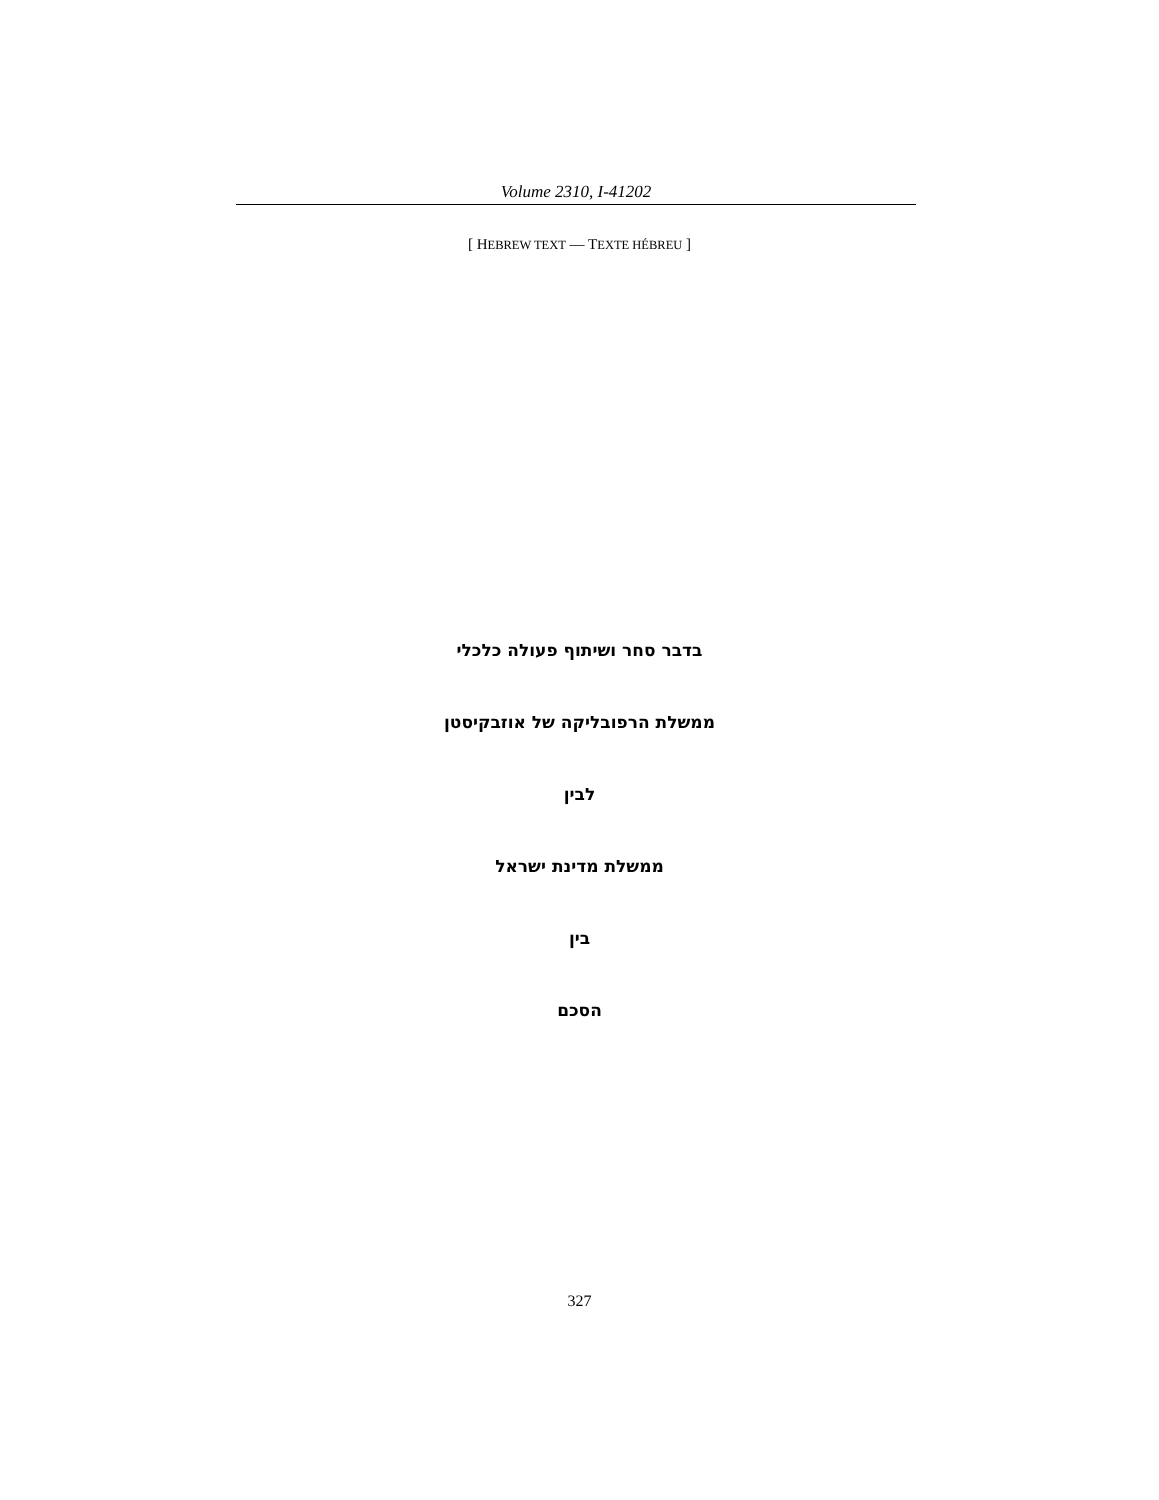Volume 2310, I-41202
[ HEBREW TEXT — TEXTE HÉBREU ]
בדבר סחר ושיתוף פעולה כלכלי
ממשלת הרפובליקה של אוזבקיסטן
לבין
ממשלת מדינת ישראל
בין
הסכם
327